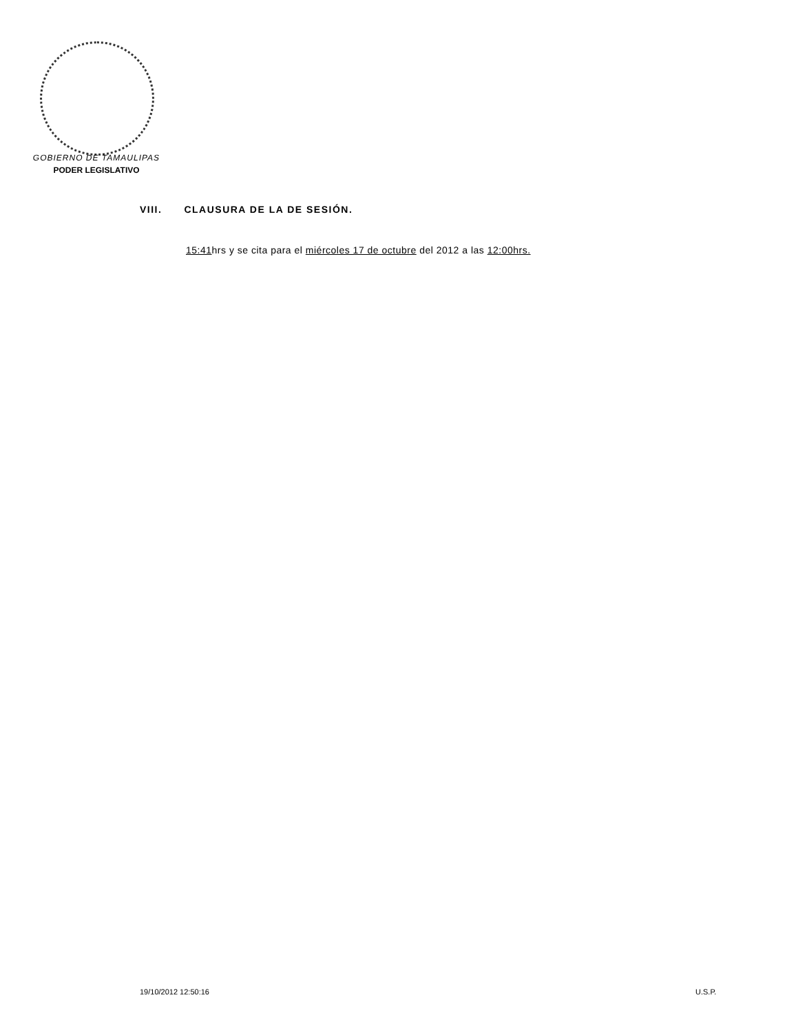GOBIERNO DE TAMAULIPAS
PODER LEGISLATIVO
VIII. CLAUSURA DE LA DE SESIÓN.
15:41hrs y se cita para el miércoles 17 de octubre del 2012 a las 12:00hrs.
19/10/2012 12:50:16 U.S.P.